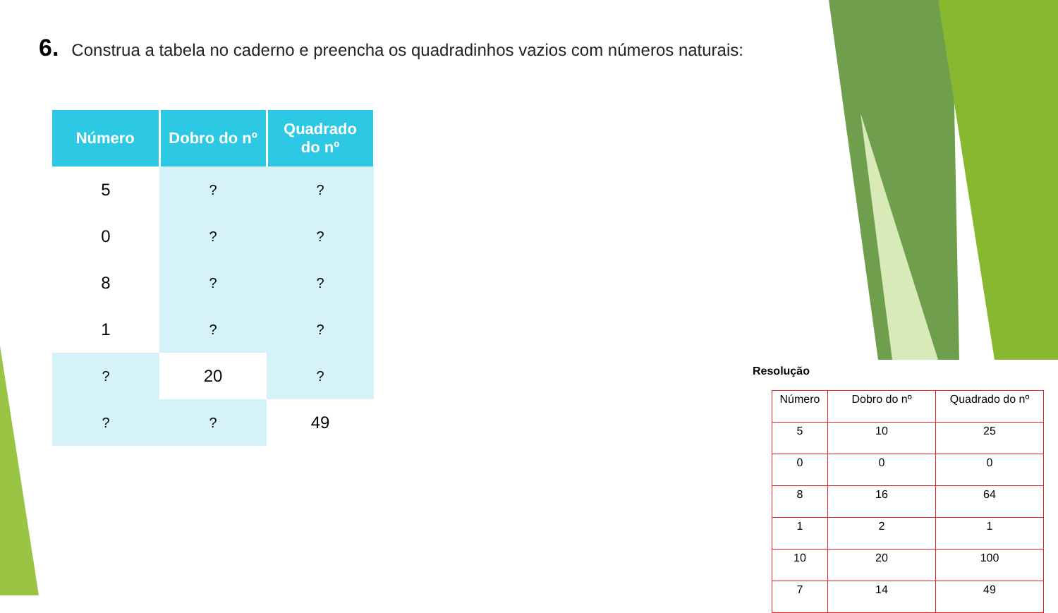6. Construa a tabela no caderno e preencha os quadradinhos vazios com números naturais:
| Número | Dobro do nº | Quadrado do nº |
| --- | --- | --- |
| 5 | ? | ? |
| 0 | ? | ? |
| 8 | ? | ? |
| 1 | ? | ? |
| ? | 20 | ? |
| ? | ? | 49 |
Resolução
| Número | Dobro do nº | Quadrado do nº |
| --- | --- | --- |
| 5 | 10 | 25 |
| 0 | 0 | 0 |
| 8 | 16 | 64 |
| 1 | 2 | 1 |
| 10 | 20 | 100 |
| 7 | 14 | 49 |